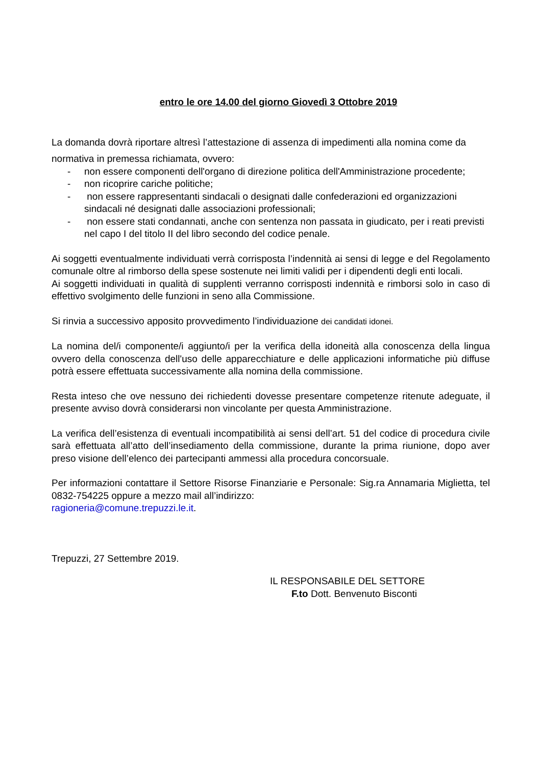entro le ore 14.00 del giorno Giovedì 3 Ottobre 2019
La domanda dovrà riportare altresì l’attestazione di assenza di impedimenti alla nomina come da
normativa in premessa richiamata, ovvero:
- non essere componenti dell'organo di direzione politica dell'Amministrazione procedente;
- non ricoprire cariche politiche;
- non essere rappresentanti sindacali o designati dalle confederazioni ed organizzazioni sindacali né designati dalle associazioni professionali;
- non essere stati condannati, anche con sentenza non passata in giudicato, per i reati previsti nel capo I del titolo II del libro secondo del codice penale.
Ai soggetti eventualmente individuati verrà corrisposta l’indennità ai sensi di legge e del Regolamento comunale oltre al rimborso della spese sostenute nei limiti validi per i dipendenti degli enti locali.
Ai soggetti individuati in qualità di supplenti verranno corrisposti indennità e rimborsi solo in caso di effettivo svolgimento delle funzioni in seno alla Commissione.
Si rinvia a successivo apposito provvedimento l’individuazione dei candidati idonei.
La nomina del/i componente/i aggiunto/i per la verifica della idoneità alla conoscenza della lingua ovvero della conoscenza dell'uso delle apparecchiature e delle applicazioni informatiche più diffuse potrà essere effettuata successivamente alla nomina della commissione.
Resta inteso che ove nessuno dei richiedenti dovesse presentare competenze ritenute adeguate, il presente avviso dovrà considerarsi non vincolante per questa Amministrazione.
La verifica dell’esistenza di eventuali incompatibilità ai sensi dell’art. 51 del codice di procedura civile sarà effettuata all’atto dell’insediamento della commissione, durante la prima riunione, dopo aver preso visione dell’elenco dei partecipanti ammessi alla procedura concorsuale.
Per informazioni contattare il Settore Risorse Finanziarie e Personale: Sig.ra Annamaria Miglietta, tel 0832-754225 oppure a mezzo mail all’indirizzo:
ragioneria@comune.trepuzzi.le.it.
Trepuzzi, 27 Settembre 2019.
IL RESPONSABILE DEL SETTORE
F.to Dott. Benvenuto Bisconti